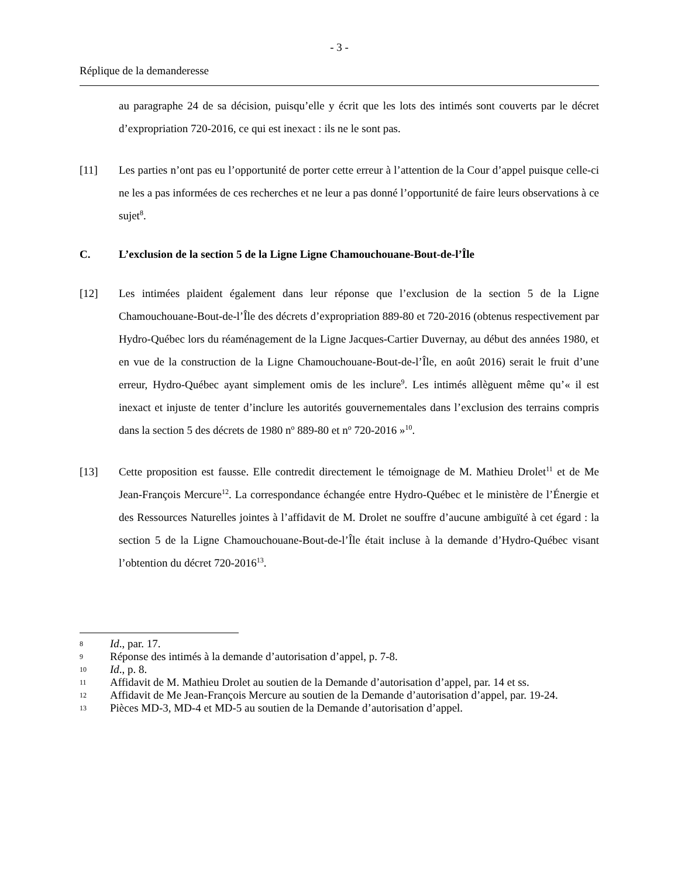- 3 -
Réplique de la demanderesse
au paragraphe 24 de sa décision, puisqu’elle y écrit que les lots des intimés sont couverts par le décret d’expropriation 720-2016, ce qui est inexact : ils ne le sont pas.
[11] Les parties n’ont pas eu l’opportunité de porter cette erreur à l’attention de la Cour d’appel puisque celle-ci ne les a pas informées de ces recherches et ne leur a pas donné l’opportunité de faire leurs observations à ce sujet<sup>8</sup>.
C. L’exclusion de la section 5 de la Ligne Ligne Chamouchouane-Bout-de-l’Île
[12] Les intimées plaident également dans leur réponse que l’exclusion de la section 5 de la Ligne Chamouchouane-Bout-de-l’Île des décrets d’expropriation 889-80 et 720-2016 (obtenus respectivement par Hydro-Québec lors du réaménagement de la Ligne Jacques-Cartier Duvernay, au début des années 1980, et en vue de la construction de la Ligne Chamouchouane-Bout-de-l’Île, en août 2016) serait le fruit d’une erreur, Hydro-Québec ayant simplement omis de les inclure<sup>9</sup>. Les intimés allèguent même qu’« il est inexact et injuste de tenter d’inclure les autorités gouvernementales dans l’exclusion des terrains compris dans la section 5 des décrets de 1980 n<sup>o</sup> 889-80 et n<sup>o</sup> 720-2016 »<sup>10</sup>.
[13] Cette proposition est fausse. Elle contredit directement le témoignage de M. Mathieu Drolet<sup>11</sup> et de Me Jean-François Mercure<sup>12</sup>. La correspondance échangée entre Hydro-Québec et le ministère de l’Énergie et des Ressources Naturelles jointes à l’affidavit de M. Drolet ne souffre d’aucune ambiguïté à cet égard : la section 5 de la Ligne Chamouchouane-Bout-de-l’Île était incluse à la demande d’Hydro-Québec visant l’obtention du décret 720-2016<sup>13</sup>.
8 Id., par. 17.
9 Réponse des intimés à la demande d’autorisation d’appel, p. 7-8.
10 Id., p. 8.
11 Affidavit de M. Mathieu Drolet au soutien de la Demande d’autorisation d’appel, par. 14 et ss.
12 Affidavit de Me Jean-François Mercure au soutien de la Demande d’autorisation d’appel, par. 19-24.
13 Pièces MD-3, MD-4 et MD-5 au soutien de la Demande d’autorisation d’appel.